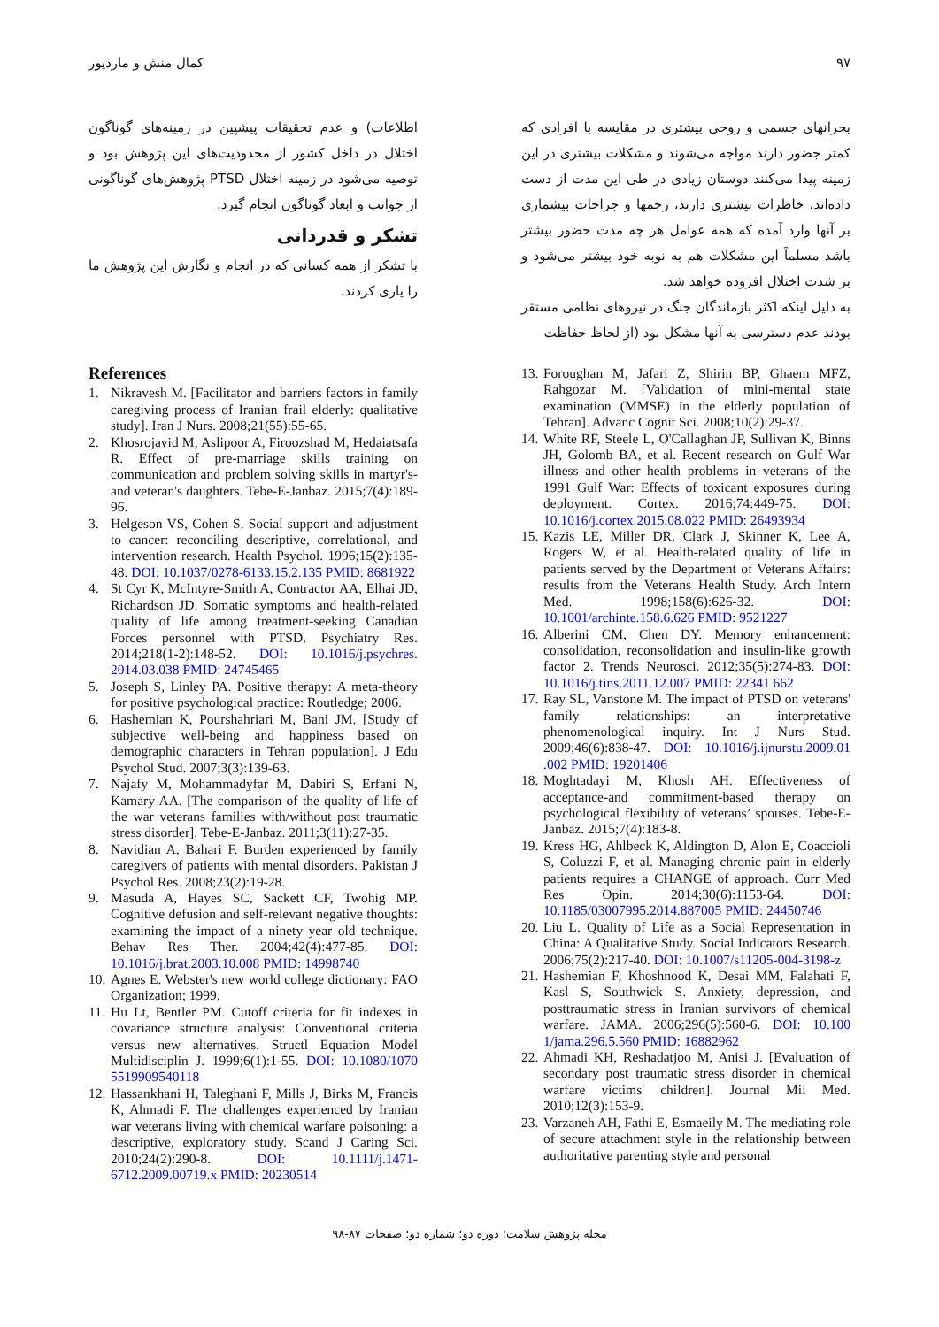۹۷ کمال منش و ماردپور
بحرانهای جسمی و روحی بیشتری در مقایسه با افرادی که کمتر جضور دارند مواجه می‌شوند و مشکلات بیشتری در این زمینه پیدا می‌کنند دوستان زیادی در طی این مدت از دست داده‌اند، خاطرات بیشتری دارند، زخمها و جراحات بیشماری بر آنها وارد آمده که همه عوامل هر چه مدت حضور بیشتر باشد مسلماً این مشکلات هم به نوبه خود بیشتر می‌شود و بر شدت اختلال افزوده خواهد شد.
به دلیل اینکه اکثر بازماندگان جنگ در نیروهای نظامی مستقر بودند عدم دسترسی به آنها مشکل بود (از لحاظ حفاظت
اطلاعات) و عدم تحقیقات پیشپین در زمینه‌های گوناگون اختلال در داخل کشور از محدودیت‌های این پژوهش بود و توصیه می‌شود در زمینه اختلال PTSD پژوهش‌های گوناگونی از جوانب و ابعاد گوناگون انجام گیرد.
تشکر و قدردانی
با تشکر از همه کسانی که در انجام و نگارش این پژوهش ما را یاری کردند.
References
1. Nikravesh M. [Facilitator and barriers factors in family caregiving process of Iranian frail elderly: qualitative study]. Iran J Nurs. 2008;21(55):55-65.
2. Khosrojavid M, Aslipoor A, Firoozshad M, Hedaiatsafa R. Effect of pre-marriage skills training on communication and problem solving skills in martyr's-and veteran's daughters. Tebe-E-Janbaz. 2015;7(4):189-96.
3. Helgeson VS, Cohen S. Social support and adjustment to cancer: reconciling descriptive, correlational, and intervention research. Health Psychol. 1996;15(2):135-48. DOI: 10.1037/0278-6133.15.2.135 PMID: 8681922
4. St Cyr K, McIntyre-Smith A, Contractor AA, Elhai JD, Richardson JD. Somatic symptoms and health-related quality of life among treatment-seeking Canadian Forces personnel with PTSD. Psychiatry Res. 2014;218(1-2):148-52. DOI: 10.1016/j.psychres. 2014.03.038 PMID: 24745465
5. Joseph S, Linley PA. Positive therapy: A meta-theory for positive psychological practice: Routledge; 2006.
6. Hashemian K, Pourshahriari M, Bani JM. [Study of subjective well-being and happiness based on demographic characters in Tehran population]. J Edu Psychol Stud. 2007;3(3):139-63.
7. Najafy M, Mohammadyfar M, Dabiri S, Erfani N, Kamary AA. [The comparison of the quality of life of the war veterans families with/without post traumatic stress disorder]. Tebe-E-Janbaz. 2011;3(11):27-35.
8. Navidian A, Bahari F. Burden experienced by family caregivers of patients with mental disorders. Pakistan J Psychol Res. 2008;23(2):19-28.
9. Masuda A, Hayes SC, Sackett CF, Twohig MP. Cognitive defusion and self-relevant negative thoughts: examining the impact of a ninety year old technique. Behav Res Ther. 2004;42(4):477-85. DOI: 10.1016/j.brat.2003.10.008 PMID: 14998740
10. Agnes E. Webster's new world college dictionary: FAO Organization; 1999.
11. Hu Lt, Bentler PM. Cutoff criteria for fit indexes in covariance structure analysis: Conventional criteria versus new alternatives. Structl Equation Model Multidisciplin J. 1999;6(1):1-55. DOI: 10.1080/1070 5519909540118
12. Hassankhani H, Taleghani F, Mills J, Birks M, Francis K, Ahmadi F. The challenges experienced by Iranian war veterans living with chemical warfare poisoning: a descriptive, exploratory study. Scand J Caring Sci. 2010;24(2):290-8. DOI: 10.1111/j.1471-6712.2009.00719.x PMID: 20230514
13. Foroughan M, Jafari Z, Shirin BP, Ghaem MFZ, Rahgozar M. [Validation of mini-mental state examination (MMSE) in the elderly population of Tehran]. Advanc Cognit Sci. 2008;10(2):29-37.
14. White RF, Steele L, O'Callaghan JP, Sullivan K, Binns JH, Golomb BA, et al. Recent research on Gulf War illness and other health problems in veterans of the 1991 Gulf War: Effects of toxicant exposures during deployment. Cortex. 2016;74:449-75. DOI: 10.1016/j.cortex.2015.08.022 PMID: 26493934
15. Kazis LE, Miller DR, Clark J, Skinner K, Lee A, Rogers W, et al. Health-related quality of life in patients served by the Department of Veterans Affairs: results from the Veterans Health Study. Arch Intern Med. 1998;158(6):626-32. DOI: 10.1001/archinte.158.6.626 PMID: 9521227
16. Alberini CM, Chen DY. Memory enhancement: consolidation, reconsolidation and insulin-like growth factor 2. Trends Neurosci. 2012;35(5):274-83. DOI: 10.1016/j.tins.2011.12.007 PMID: 22341 662
17. Ray SL, Vanstone M. The impact of PTSD on veterans' family relationships: an interpretative phenomenological inquiry. Int J Nurs Stud. 2009;46(6):838-47. DOI: 10.1016/j.ijnurstu.2009.01 .002 PMID: 19201406
18. Moghtadayi M, Khosh AH. Effectiveness of acceptance-and commitment-based therapy on psychological flexibility of veterans’ spouses. Tebe-E-Janbaz. 2015;7(4):183-8.
19. Kress HG, Ahlbeck K, Aldington D, Alon E, Coaccioli S, Coluzzi F, et al. Managing chronic pain in elderly patients requires a CHANGE of approach. Curr Med Res Opin. 2014;30(6):1153-64. DOI: 10.1185/03007995.2014.887005 PMID: 24450746
20. Liu L. Quality of Life as a Social Representation in China: A Qualitative Study. Social Indicators Research. 2006;75(2):217-40. DOI: 10.1007/s11205-004-3198-z
21. Hashemian F, Khoshnood K, Desai MM, Falahati F, Kasl S, Southwick S. Anxiety, depression, and posttraumatic stress in Iranian survivors of chemical warfare. JAMA. 2006;296(5):560-6. DOI: 10.100 1/jama.296.5.560 PMID: 16882962
22. Ahmadi KH, Reshadatjoo M, Anisi J. [Evaluation of secondary post traumatic stress disorder in chemical warfare victims' children]. Journal Mil Med. 2010;12(3):153-9.
23. Varzaneh AH, Fathi E, Esmaeily M. The mediating role of secure attachment style in the relationship between authoritative parenting style and personal
مجله پژوهش سلامت؛ دوره دو؛ شماره دو؛ صفحات ۸۷-۹۸